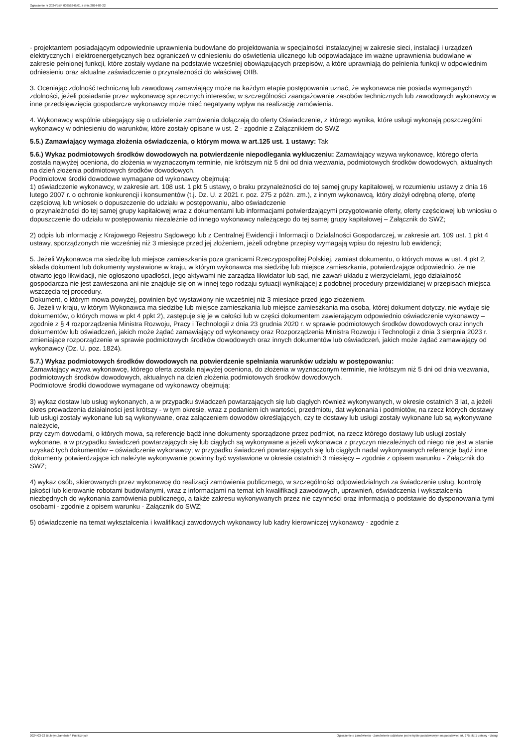Ogłoszenie nr 2024/BZP 00256246/01 z dnia 2024-03-22
- projektantem posiadającym odpowiednie uprawnienia budowlane do projektowania w specjalności instalacyjnej w zakresie sieci, instalacji i urządzeń elektrycznych i elektroenergetycznych bez ograniczeń w odniesieniu do oświetlenia ulicznego lub odpowiadające im ważne uprawnienia budowlane w zakresie pełnionej funkcji, które zostały wydane na podstawie wcześniej obowiązujących przepisów, a które uprawniają do pełnienia funkcji w odpowiednim odniesieniu oraz aktualne zaświadczenie o przynależności do właściwej OIIB.
3. Oceniając zdolność techniczną lub zawodową zamawiający może na każdym etapie postępowania uznać, że wykonawca nie posiada wymaganych zdolności, jeżeli posiadanie przez wykonawcę sprzecznych interesów, w szczególności zaangażowanie zasobów technicznych lub zawodowych wykonawcy w inne przedsięwzięcia gospodarcze wykonawcy może mieć negatywny wpływ na realizację zamówienia.
4. Wykonawcy wspólnie ubiegający się o udzielenie zamówienia dołączają do oferty Oświadczenie, z którego wynika, które usługi wykonają poszczególni wykonawcy w odniesieniu do warunków, które zostały opisane w ust. 2 - zgodnie z Załącznikiem do SWZ
5.5.) Zamawiający wymaga złożenia oświadczenia, o którym mowa w art.125 ust. 1 ustawy: Tak
5.6.) Wykaz podmiotowych środków dowodowych na potwierdzenie niepodlegania wykluczeniu: Zamawiający wzywa wykonawcę, którego oferta została najwyżej oceniona, do złożenia w wyznaczonym terminie, nie krótszym niż 5 dni od dnia wezwania, podmiotowych środków dowodowych, aktualnych na dzień złożenia podmiotowych środków dowodowych.
Podmiotowe środki dowodowe wymagane od wykonawcy obejmują:
1) oświadczenie wykonawcy, w zakresie art. 108 ust. 1 pkt 5 ustawy, o braku przynależności do tej samej grupy kapitałowej, w rozumieniu ustawy z dnia 16 lutego 2007 r. o ochronie konkurencji i konsumentów (t.j. Dz. U. z 2021 r. poz. 275 z późn. zm.), z innym wykonawcą, który złożył odrębną ofertę, ofertę częściową lub wniosek o dopuszczenie do udziału w postępowaniu, albo oświadczenie
o przynależności do tej samej grupy kapitałowej wraz z dokumentami lub informacjami potwierdzającymi przygotowanie oferty, oferty częściowej lub wniosku o dopuszczenie do udziału w postępowaniu niezależnie od innego wykonawcy należącego do tej samej grupy kapitałowej – Załącznik do SWZ;
2) odpis lub informację z Krajowego Rejestru Sądowego lub z Centralnej Ewidencji i Informacji o Działalności Gospodarczej, w zakresie art. 109 ust. 1 pkt 4 ustawy, sporządzonych nie wcześniej niż 3 miesiące przed jej złożeniem, jeżeli odrębne przepisy wymagają wpisu do rejestru lub ewidencji;
5. Jeżeli Wykonawca ma siedzibę lub miejsce zamieszkania poza granicami Rzeczypospolitej Polskiej, zamiast dokumentu, o których mowa w ust. 4 pkt 2, składa dokument lub dokumenty wystawione w kraju, w którym wykonawca ma siedzibę lub miejsce zamieszkania, potwierdzające odpowiednio, że nie otwarto jego likwidacji, nie ogłoszono upadłości, jego aktywami nie zarządza likwidator lub sąd, nie zawarł układu z wierzycielami, jego działalność gospodarcza nie jest zawieszona ani nie znajduje się on w innej tego rodzaju sytuacji wynikającej z podobnej procedury przewidzianej w przepisach miejsca wszczęcia tej procedury.
Dokument, o którym mowa powyżej, powinien być wystawiony nie wcześniej niż 3 miesiące przed jego złożeniem.
6. Jeżeli w kraju, w którym Wykonawca ma siedzibę lub miejsce zamieszkania lub miejsce zamieszkania ma osoba, której dokument dotyczy, nie wydaje się dokumentów, o których mowa w pkt 4 ppkt 2), zastępuje się je w całości lub w części dokumentem zawierającym odpowiednio oświadczenie wykonawcy – zgodnie z § 4 rozporządzenia Ministra Rozwoju, Pracy i Technologii z dnia 23 grudnia 2020 r. w sprawie podmiotowych środków dowodowych oraz innych dokumentów lub oświadczeń, jakich może żądać zamawiający od wykonawcy oraz Rozporządzenia Ministra Rozwoju i Technologii z dnia 3 sierpnia 2023 r. zmieniające rozporządzenie w sprawie podmiotowych środków dowodowych oraz innych dokumentów lub oświadczeń, jakich może żądać zamawiający od wykonawcy (Dz. U. poz. 1824).
5.7.) Wykaz podmiotowych środków dowodowych na potwierdzenie spełniania warunków udziału w postępowaniu:
Zamawiający wzywa wykonawcę, którego oferta została najwyżej oceniona, do złożenia w wyznaczonym terminie, nie krótszym niż 5 dni od dnia wezwania, podmiotowych środków dowodowych, aktualnych na dzień złożenia podmiotowych środków dowodowych.
Podmiotowe środki dowodowe wymagane od wykonawcy obejmują:
3) wykaz dostaw lub usług wykonanych, a w przypadku świadczeń powtarzających się lub ciągłych również wykonywanych, w okresie ostatnich 3 lat, a jeżeli okres prowadzenia działalności jest krótszy - w tym okresie, wraz z podaniem ich wartości, przedmiotu, dat wykonania i podmiotów, na rzecz których dostawy lub usługi zostały wykonane lub są wykonywane, oraz załączeniem dowodów określających, czy te dostawy lub usługi zostały wykonane lub są wykonywane należycie,
przy czym dowodami, o których mowa, są referencje bądź inne dokumenty sporządzone przez podmiot, na rzecz którego dostawy lub usługi zostały wykonane, a w przypadku świadczeń powtarzających się lub ciągłych są wykonywane a jeżeli wykonawca z przyczyn niezależnych od niego nie jest w stanie uzyskać tych dokumentów – oświadczenie wykonawcy; w przypadku świadczeń powtarzających się lub ciągłych nadal wykonywanych referencje bądź inne dokumenty potwierdzające ich należyte wykonywanie powinny być wystawione w okresie ostatnich 3 miesięcy – zgodnie z opisem warunku - Załącznik do SWZ;
4) wykaz osób, skierowanych przez wykonawcę do realizacji zamówienia publicznego, w szczególności odpowiedzialnych za świadczenie usług, kontrolę jakości lub kierowanie robotami budowlanymi, wraz z informacjami na temat ich kwalifikacji zawodowych, uprawnień, oświadczenia i wykształcenia niezbędnych do wykonania zamówienia publicznego, a także zakresu wykonywanych przez nie czynności oraz informacją o podstawie do dysponowania tymi osobami - zgodnie z opisem warunku - Załącznik do SWZ;
5) oświadczenie na temat wykształcenia i kwalifikacji zawodowych wykonawcy lub kadry kierowniczej wykonawcy - zgodnie z
2024-03-22 Biuletyn Zamówień Publicznych Ogłoszenie o zamówieniu - Zamówienie udzielane jest w trybie podstawowym na podstawie: art. 275 pkt 1 ustawy - Usługi